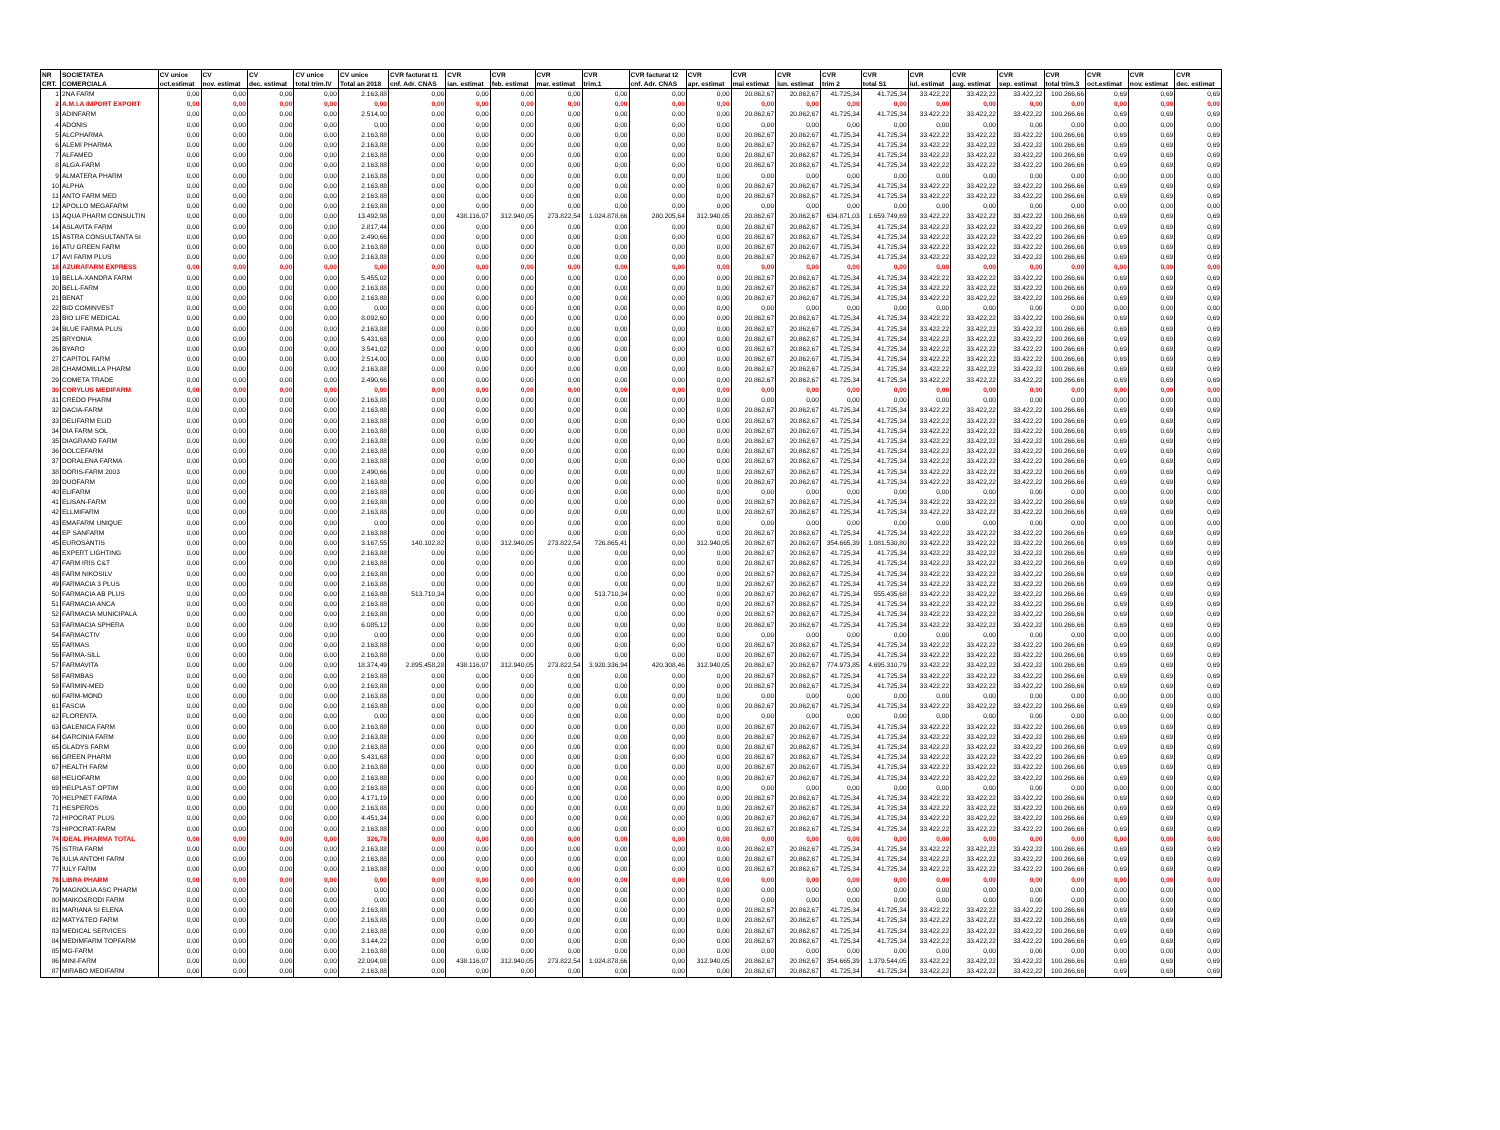| NR CRT. | SOCIETATEA COMERCIALA | CV unice oct.estimat | CV nov. estimat | CV dec. estimat | CV unice total trim.IV | CV unice Total an 2018 | CVR facturat t1 cnf. Adr. CNAS | CVR ian. estimat | CVR feb. estimat | CVR mar. estimat | CVR trim.1 | CVR facturat t2 cnf. Adr. CNAS | CVR apr. estimat | CVR mai estimat | CVR iun. estimat | CVR trim 2 | CVR total S1 | CVR iul. estimat | CVR aug. estimat | CVR sep. estimat | CVR total trim.3 | CVR oct.estimat | CVR nov. estimat | CVR dec. estimat |
| --- | --- | --- | --- | --- | --- | --- | --- | --- | --- | --- | --- | --- | --- | --- | --- | --- | --- | --- | --- | --- | --- | --- | --- | --- |
| 1 | 2NA FARM | 0,00 | 0,00 | 0,00 | 0,00 | 2.163,88 | 0,00 | 0,00 | 0,00 | 0,00 | 0,00 | 0,00 | 0,00 | 20.862,67 | 20.862,67 | 41.725,34 | 41.725,34 | 33.422,22 | 33.422,22 | 33.422,22 | 100.266,66 | 0,69 | 0,69 | 0,69 |
| 2 | A.M.I.A IMPORT EXPORT | 0,00 | 0,00 | 0,00 | 0,00 | 0,00 | 0,00 | 0,00 | 0,00 | 0,00 | 0,00 | 0,00 | 0,00 | 0,00 | 0,00 | 0,00 | 0,00 | 0,00 | 0,00 | 0,00 | 0,00 | 0,00 | 0,00 | 0,00 |
| 3 | ADINFARM | 0,00 | 0,00 | 0,00 | 0,00 | 2.514,00 | 0,00 | 0,00 | 0,00 | 0,00 | 0,00 | 0,00 | 0,00 | 20.862,67 | 20.862,67 | 41.725,34 | 41.725,34 | 33.422,22 | 33.422,22 | 33.422,22 | 100.266,66 | 0,69 | 0,69 | 0,69 |
| 4 | ADONIS | 0,00 | 0,00 | 0,00 | 0,00 | 0,00 | 0,00 | 0,00 | 0,00 | 0,00 | 0,00 | 0,00 | 0,00 | 0,00 | 0,00 | 0,00 | 0,00 | 0,00 | 0,00 | 0,00 | 0,00 | 0,00 | 0,00 | 0,00 |
| 5 | ALCPHARMA | 0,00 | 0,00 | 0,00 | 0,00 | 2.163,88 | 0,00 | 0,00 | 0,00 | 0,00 | 0,00 | 0,00 | 0,00 | 20.862,67 | 20.862,67 | 41.725,34 | 41.725,34 | 33.422,22 | 33.422,22 | 33.422,22 | 100.266,66 | 0,69 | 0,69 | 0,69 |
| 6 | ALEMI PHARMA | 0,00 | 0,00 | 0,00 | 0,00 | 2.163,88 | 0,00 | 0,00 | 0,00 | 0,00 | 0,00 | 0,00 | 0,00 | 20.862,67 | 20.862,67 | 41.725,34 | 41.725,34 | 33.422,22 | 33.422,22 | 33.422,22 | 100.266,66 | 0,69 | 0,69 | 0,69 |
| 7 | ALFAMED | 0,00 | 0,00 | 0,00 | 0,00 | 2.163,88 | 0,00 | 0,00 | 0,00 | 0,00 | 0,00 | 0,00 | 0,00 | 20.862,67 | 20.862,67 | 41.725,34 | 41.725,34 | 33.422,22 | 33.422,22 | 33.422,22 | 100.266,66 | 0,69 | 0,69 | 0,69 |
| 8 | ALGA-FARM | 0,00 | 0,00 | 0,00 | 0,00 | 2.163,88 | 0,00 | 0,00 | 0,00 | 0,00 | 0,00 | 0,00 | 0,00 | 20.862,67 | 20.862,67 | 41.725,34 | 41.725,34 | 33.422,22 | 33.422,22 | 33.422,22 | 100.266,66 | 0,69 | 0,69 | 0,69 |
| 9 | ALMATERA PHARM | 0,00 | 0,00 | 0,00 | 0,00 | 2.163,88 | 0,00 | 0,00 | 0,00 | 0,00 | 0,00 | 0,00 | 0,00 | 0,00 | 0,00 | 0,00 | 0,00 | 0,00 | 0,00 | 0,00 | 0,00 | 0,00 | 0,00 | 0,00 |
| 10 | ALPHA | 0,00 | 0,00 | 0,00 | 0,00 | 2.163,88 | 0,00 | 0,00 | 0,00 | 0,00 | 0,00 | 0,00 | 0,00 | 20.862,67 | 20.862,67 | 41.725,34 | 41.725,34 | 33.422,22 | 33.422,22 | 33.422,22 | 100.266,66 | 0,69 | 0,69 | 0,69 |
| 11 | ANTO FARM MED | 0,00 | 0,00 | 0,00 | 0,00 | 2.163,88 | 0,00 | 0,00 | 0,00 | 0,00 | 0,00 | 0,00 | 0,00 | 20.862,67 | 20.862,67 | 41.725,34 | 41.725,34 | 33.422,22 | 33.422,22 | 33.422,22 | 100.266,66 | 0,69 | 0,69 | 0,69 |
| 12 | APOLLO MEGAFARM | 0,00 | 0,00 | 0,00 | 0,00 | 2.163,88 | 0,00 | 0,00 | 0,00 | 0,00 | 0,00 | 0,00 | 0,00 | 0,00 | 0,00 | 0,00 | 0,00 | 0,00 | 0,00 | 0,00 | 0,00 | 0,00 | 0,00 | 0,00 |
| 13 | AQUA PHARM CONSULTIN | 0,00 | 0,00 | 0,00 | 0,00 | 13.492,98 | 0,00 | 438.116,07 | 312.940,05 | 273.822,54 | 1.024.878,66 | 280.205,64 | 312.940,05 | 20.862,67 | 20.862,67 | 634.871,03 | 1.659.749,69 | 33.422,22 | 33.422,22 | 33.422,22 | 100.266,66 | 0,69 | 0,69 | 0,69 |
| 14 | ASLAVITA FARM | 0,00 | 0,00 | 0,00 | 0,00 | 2.817,44 | 0,00 | 0,00 | 0,00 | 0,00 | 0,00 | 0,00 | 0,00 | 20.862,67 | 20.862,67 | 41.725,34 | 41.725,34 | 33.422,22 | 33.422,22 | 33.422,22 | 100.266,66 | 0,69 | 0,69 | 0,69 |
| 15 | ASTRA CONSULTANTA SI | 0,00 | 0,00 | 0,00 | 0,00 | 2.490,66 | 0,00 | 0,00 | 0,00 | 0,00 | 0,00 | 0,00 | 0,00 | 20.862,67 | 20.862,67 | 41.725,34 | 41.725,34 | 33.422,22 | 33.422,22 | 33.422,22 | 100.266,66 | 0,69 | 0,69 | 0,69 |
| 16 | ATU GREEN FARM | 0,00 | 0,00 | 0,00 | 0,00 | 2.163,88 | 0,00 | 0,00 | 0,00 | 0,00 | 0,00 | 0,00 | 0,00 | 20.862,67 | 20.862,67 | 41.725,34 | 41.725,34 | 33.422,22 | 33.422,22 | 33.422,22 | 100.266,66 | 0,69 | 0,69 | 0,69 |
| 17 | AVI FARM PLUS | 0,00 | 0,00 | 0,00 | 0,00 | 2.163,88 | 0,00 | 0,00 | 0,00 | 0,00 | 0,00 | 0,00 | 0,00 | 20.862,67 | 20.862,67 | 41.725,34 | 41.725,34 | 33.422,22 | 33.422,22 | 33.422,22 | 100.266,66 | 0,69 | 0,69 | 0,69 |
| 18 | AZURAFARM EXPRESS | 0,00 | 0,00 | 0,00 | 0,00 | 0,00 | 0,00 | 0,00 | 0,00 | 0,00 | 0,00 | 0,00 | 0,00 | 0,00 | 0,00 | 0,00 | 0,00 | 0,00 | 0,00 | 0,00 | 0,00 | 0,00 | 0,00 | 0,00 |
| 19 | BELLA-XANDRA FARM | 0,00 | 0,00 | 0,00 | 0,00 | 5.455,02 | 0,00 | 0,00 | 0,00 | 0,00 | 0,00 | 0,00 | 0,00 | 20.862,67 | 20.862,67 | 41.725,34 | 41.725,34 | 33.422,22 | 33.422,22 | 33.422,22 | 100.266,66 | 0,69 | 0,69 | 0,69 |
| 20 | BELL-FARM | 0,00 | 0,00 | 0,00 | 0,00 | 2.163,88 | 0,00 | 0,00 | 0,00 | 0,00 | 0,00 | 0,00 | 0,00 | 20.862,67 | 20.862,67 | 41.725,34 | 41.725,34 | 33.422,22 | 33.422,22 | 33.422,22 | 100.266,66 | 0,69 | 0,69 | 0,69 |
| 21 | BENAT | 0,00 | 0,00 | 0,00 | 0,00 | 2.163,88 | 0,00 | 0,00 | 0,00 | 0,00 | 0,00 | 0,00 | 0,00 | 20.862,67 | 20.862,67 | 41.725,34 | 41.725,34 | 33.422,22 | 33.422,22 | 33.422,22 | 100.266,66 | 0,69 | 0,69 | 0,69 |
| 22 | BID COMINVEST | 0,00 | 0,00 | 0,00 | 0,00 | 0,00 | 0,00 | 0,00 | 0,00 | 0,00 | 0,00 | 0,00 | 0,00 | 0,00 | 0,00 | 0,00 | 0,00 | 0,00 | 0,00 | 0,00 | 0,00 | 0,00 | 0,00 | 0,00 |
| 23 | BIO LIFE MEDICAL | 0,00 | 0,00 | 0,00 | 0,00 | 8.092,60 | 0,00 | 0,00 | 0,00 | 0,00 | 0,00 | 0,00 | 0,00 | 20.862,67 | 20.862,67 | 41.725,34 | 41.725,34 | 33.422,22 | 33.422,22 | 33.422,22 | 100.266,66 | 0,69 | 0,69 | 0,69 |
| 24 | BLUE FARMA PLUS | 0,00 | 0,00 | 0,00 | 0,00 | 2.163,88 | 0,00 | 0,00 | 0,00 | 0,00 | 0,00 | 0,00 | 0,00 | 20.862,67 | 20.862,67 | 41.725,34 | 41.725,34 | 33.422,22 | 33.422,22 | 33.422,22 | 100.266,66 | 0,69 | 0,69 | 0,69 |
| 25 | BRYONIA | 0,00 | 0,00 | 0,00 | 0,00 | 5.431,68 | 0,00 | 0,00 | 0,00 | 0,00 | 0,00 | 0,00 | 0,00 | 20.862,67 | 20.862,67 | 41.725,34 | 41.725,34 | 33.422,22 | 33.422,22 | 33.422,22 | 100.266,66 | 0,69 | 0,69 | 0,69 |
| 26 | BYARO | 0,00 | 0,00 | 0,00 | 0,00 | 3.541,02 | 0,00 | 0,00 | 0,00 | 0,00 | 0,00 | 0,00 | 0,00 | 20.862,67 | 20.862,67 | 41.725,34 | 41.725,34 | 33.422,22 | 33.422,22 | 33.422,22 | 100.266,66 | 0,69 | 0,69 | 0,69 |
| 27 | CAPITOL FARM | 0,00 | 0,00 | 0,00 | 0,00 | 2.514,00 | 0,00 | 0,00 | 0,00 | 0,00 | 0,00 | 0,00 | 0,00 | 20.862,67 | 20.862,67 | 41.725,34 | 41.725,34 | 33.422,22 | 33.422,22 | 33.422,22 | 100.266,66 | 0,69 | 0,69 | 0,69 |
| 28 | CHAMOMILLA PHARM | 0,00 | 0,00 | 0,00 | 0,00 | 2.163,88 | 0,00 | 0,00 | 0,00 | 0,00 | 0,00 | 0,00 | 0,00 | 20.862,67 | 20.862,67 | 41.725,34 | 41.725,34 | 33.422,22 | 33.422,22 | 33.422,22 | 100.266,66 | 0,69 | 0,69 | 0,69 |
| 29 | COMETA TRADE | 0,00 | 0,00 | 0,00 | 0,00 | 2.490,66 | 0,00 | 0,00 | 0,00 | 0,00 | 0,00 | 0,00 | 0,00 | 20.862,67 | 20.862,67 | 41.725,34 | 41.725,34 | 33.422,22 | 33.422,22 | 33.422,22 | 100.266,66 | 0,69 | 0,69 | 0,69 |
| 30 | CORYLUS MEDIFARM | 0,00 | 0,00 | 0,00 | 0,00 | 0,00 | 0,00 | 0,00 | 0,00 | 0,00 | 0,00 | 0,00 | 0,00 | 0,00 | 0,00 | 0,00 | 0,00 | 0,00 | 0,00 | 0,00 | 0,00 | 0,00 | 0,00 | 0,00 |
| 31 | CREDO PHARM | 0,00 | 0,00 | 0,00 | 0,00 | 2.163,88 | 0,00 | 0,00 | 0,00 | 0,00 | 0,00 | 0,00 | 0,00 | 0,00 | 0,00 | 0,00 | 0,00 | 0,00 | 0,00 | 0,00 | 0,00 | 0,00 | 0,00 | 0,00 |
| 32 | DACIA-FARM | 0,00 | 0,00 | 0,00 | 0,00 | 2.163,88 | 0,00 | 0,00 | 0,00 | 0,00 | 0,00 | 0,00 | 0,00 | 20.862,67 | 20.862,67 | 41.725,34 | 41.725,34 | 33.422,22 | 33.422,22 | 33.422,22 | 100.266,66 | 0,69 | 0,69 | 0,69 |
| 33 | DELIFARM ELID | 0,00 | 0,00 | 0,00 | 0,00 | 2.163,88 | 0,00 | 0,00 | 0,00 | 0,00 | 0,00 | 0,00 | 0,00 | 20.862,67 | 20.862,67 | 41.725,34 | 41.725,34 | 33.422,22 | 33.422,22 | 33.422,22 | 100.266,66 | 0,69 | 0,69 | 0,69 |
| 34 | DIA FARM SOL | 0,00 | 0,00 | 0,00 | 0,00 | 2.163,88 | 0,00 | 0,00 | 0,00 | 0,00 | 0,00 | 0,00 | 0,00 | 20.862,67 | 20.862,67 | 41.725,34 | 41.725,34 | 33.422,22 | 33.422,22 | 33.422,22 | 100.266,66 | 0,69 | 0,69 | 0,69 |
| 35 | DIAGRAND FARM | 0,00 | 0,00 | 0,00 | 0,00 | 2.163,88 | 0,00 | 0,00 | 0,00 | 0,00 | 0,00 | 0,00 | 0,00 | 20.862,67 | 20.862,67 | 41.725,34 | 41.725,34 | 33.422,22 | 33.422,22 | 33.422,22 | 100.266,66 | 0,69 | 0,69 | 0,69 |
| 36 | DOLCEFARM | 0,00 | 0,00 | 0,00 | 0,00 | 2.163,88 | 0,00 | 0,00 | 0,00 | 0,00 | 0,00 | 0,00 | 0,00 | 20.862,67 | 20.862,67 | 41.725,34 | 41.725,34 | 33.422,22 | 33.422,22 | 33.422,22 | 100.266,66 | 0,69 | 0,69 | 0,69 |
| 37 | DORALENA FARMA | 0,00 | 0,00 | 0,00 | 0,00 | 2.163,88 | 0,00 | 0,00 | 0,00 | 0,00 | 0,00 | 0,00 | 0,00 | 20.862,67 | 20.862,67 | 41.725,34 | 41.725,34 | 33.422,22 | 33.422,22 | 33.422,22 | 100.266,66 | 0,69 | 0,69 | 0,69 |
| 38 | DORIS-FARM 2003 | 0,00 | 0,00 | 0,00 | 0,00 | 2.490,66 | 0,00 | 0,00 | 0,00 | 0,00 | 0,00 | 0,00 | 0,00 | 20.862,67 | 20.862,67 | 41.725,34 | 41.725,34 | 33.422,22 | 33.422,22 | 33.422,22 | 100.266,66 | 0,69 | 0,69 | 0,69 |
| 39 | DUOFARM | 0,00 | 0,00 | 0,00 | 0,00 | 2.163,88 | 0,00 | 0,00 | 0,00 | 0,00 | 0,00 | 0,00 | 0,00 | 20.862,67 | 20.862,67 | 41.725,34 | 41.725,34 | 33.422,22 | 33.422,22 | 33.422,22 | 100.266,66 | 0,69 | 0,69 | 0,69 |
| 40 | ELIFARM | 0,00 | 0,00 | 0,00 | 0,00 | 2.163,88 | 0,00 | 0,00 | 0,00 | 0,00 | 0,00 | 0,00 | 0,00 | 0,00 | 0,00 | 0,00 | 0,00 | 0,00 | 0,00 | 0,00 | 0,00 | 0,00 | 0,00 | 0,00 |
| 41 | ELISAN-FARM | 0,00 | 0,00 | 0,00 | 0,00 | 2.163,88 | 0,00 | 0,00 | 0,00 | 0,00 | 0,00 | 0,00 | 0,00 | 20.862,67 | 20.862,67 | 41.725,34 | 41.725,34 | 33.422,22 | 33.422,22 | 33.422,22 | 100.266,66 | 0,69 | 0,69 | 0,69 |
| 42 | ELLMIFARM | 0,00 | 0,00 | 0,00 | 0,00 | 2.163,88 | 0,00 | 0,00 | 0,00 | 0,00 | 0,00 | 0,00 | 0,00 | 20.862,67 | 20.862,67 | 41.725,34 | 41.725,34 | 33.422,22 | 33.422,22 | 33.422,22 | 100.266,66 | 0,69 | 0,69 | 0,69 |
| 43 | EMAFARM UNIQUE | 0,00 | 0,00 | 0,00 | 0,00 | 0,00 | 0,00 | 0,00 | 0,00 | 0,00 | 0,00 | 0,00 | 0,00 | 0,00 | 0,00 | 0,00 | 0,00 | 0,00 | 0,00 | 0,00 | 0,00 | 0,00 | 0,00 | 0,00 |
| 44 | EP SANFARM | 0,00 | 0,00 | 0,00 | 0,00 | 2.163,88 | 0,00 | 0,00 | 0,00 | 0,00 | 0,00 | 0,00 | 0,00 | 20.862,67 | 20.862,67 | 41.725,34 | 41.725,34 | 33.422,22 | 33.422,22 | 33.422,22 | 100.266,66 | 0,69 | 0,69 | 0,69 |
| 45 | EUROSANTIS | 0,00 | 0,00 | 0,00 | 0,00 | 3.167,55 | 140.102,82 | 0,00 | 312.940,05 | 273.822,54 | 726.865,41 | 0,00 | 312.940,05 | 20.862,67 | 20.862,67 | 354.665,39 | 1.081.530,80 | 33.422,22 | 33.422,22 | 33.422,22 | 100.266,66 | 0,69 | 0,69 | 0,69 |
| 46 | EXPERT LIGHTING | 0,00 | 0,00 | 0,00 | 0,00 | 2.163,88 | 0,00 | 0,00 | 0,00 | 0,00 | 0,00 | 0,00 | 0,00 | 20.862,67 | 20.862,67 | 41.725,34 | 41.725,34 | 33.422,22 | 33.422,22 | 33.422,22 | 100.266,66 | 0,69 | 0,69 | 0,69 |
| 47 | FARM IRIS C&T | 0,00 | 0,00 | 0,00 | 0,00 | 2.163,88 | 0,00 | 0,00 | 0,00 | 0,00 | 0,00 | 0,00 | 0,00 | 20.862,67 | 20.862,67 | 41.725,34 | 41.725,34 | 33.422,22 | 33.422,22 | 33.422,22 | 100.266,66 | 0,69 | 0,69 | 0,69 |
| 48 | FARM NIKOSILV | 0,00 | 0,00 | 0,00 | 0,00 | 2.163,88 | 0,00 | 0,00 | 0,00 | 0,00 | 0,00 | 0,00 | 0,00 | 20.862,67 | 20.862,67 | 41.725,34 | 41.725,34 | 33.422,22 | 33.422,22 | 33.422,22 | 100.266,66 | 0,69 | 0,69 | 0,69 |
| 49 | FARMACIA 3 PLUS | 0,00 | 0,00 | 0,00 | 0,00 | 2.163,88 | 0,00 | 0,00 | 0,00 | 0,00 | 0,00 | 0,00 | 0,00 | 20.862,67 | 20.862,67 | 41.725,34 | 41.725,34 | 33.422,22 | 33.422,22 | 33.422,22 | 100.266,66 | 0,69 | 0,69 | 0,69 |
| 50 | FARMACIA AB PLUS | 0,00 | 0,00 | 0,00 | 0,00 | 2.163,88 | 513.710,34 | 0,00 | 0,00 | 0,00 | 513.710,34 | 0,00 | 0,00 | 20.862,67 | 20.862,67 | 41.725,34 | 555.435,68 | 33.422,22 | 33.422,22 | 33.422,22 | 100.266,66 | 0,69 | 0,69 | 0,69 |
| 51 | FARMACIA ANCA | 0,00 | 0,00 | 0,00 | 0,00 | 2.163,88 | 0,00 | 0,00 | 0,00 | 0,00 | 0,00 | 0,00 | 0,00 | 20.862,67 | 20.862,67 | 41.725,34 | 41.725,34 | 33.422,22 | 33.422,22 | 33.422,22 | 100.266,66 | 0,69 | 0,69 | 0,69 |
| 52 | FARMACIA MUNICIPALA | 0,00 | 0,00 | 0,00 | 0,00 | 2.163,88 | 0,00 | 0,00 | 0,00 | 0,00 | 0,00 | 0,00 | 0,00 | 20.862,67 | 20.862,67 | 41.725,34 | 41.725,34 | 33.422,22 | 33.422,22 | 33.422,22 | 100.266,66 | 0,69 | 0,69 | 0,69 |
| 53 | FARMACIA SPHERA | 0,00 | 0,00 | 0,00 | 0,00 | 6.085,12 | 0,00 | 0,00 | 0,00 | 0,00 | 0,00 | 0,00 | 0,00 | 20.862,67 | 20.862,67 | 41.725,34 | 41.725,34 | 33.422,22 | 33.422,22 | 33.422,22 | 100.266,66 | 0,69 | 0,69 | 0,69 |
| 54 | FARMACTIV | 0,00 | 0,00 | 0,00 | 0,00 | 0,00 | 0,00 | 0,00 | 0,00 | 0,00 | 0,00 | 0,00 | 0,00 | 0,00 | 0,00 | 0,00 | 0,00 | 0,00 | 0,00 | 0,00 | 0,00 | 0,00 | 0,00 | 0,00 |
| 55 | FARMAS | 0,00 | 0,00 | 0,00 | 0,00 | 2.163,88 | 0,00 | 0,00 | 0,00 | 0,00 | 0,00 | 0,00 | 0,00 | 20.862,67 | 20.862,67 | 41.725,34 | 41.725,34 | 33.422,22 | 33.422,22 | 33.422,22 | 100.266,66 | 0,69 | 0,69 | 0,69 |
| 56 | FARMA-SILL | 0,00 | 0,00 | 0,00 | 0,00 | 2.163,88 | 0,00 | 0,00 | 0,00 | 0,00 | 0,00 | 0,00 | 0,00 | 20.862,67 | 20.862,67 | 41.725,34 | 41.725,34 | 33.422,22 | 33.422,22 | 33.422,22 | 100.266,66 | 0,69 | 0,69 | 0,69 |
| 57 | FARMAVITA | 0,00 | 0,00 | 0,00 | 0,00 | 18.374,49 | 2.895.458,28 | 438.116,07 | 312.940,05 | 273.822,54 | 3.920.336,94 | 420.308,46 | 312.940,05 | 20.862,67 | 20.862,67 | 774.973,85 | 4.695.310,79 | 33.422,22 | 33.422,22 | 33.422,22 | 100.266,66 | 0,69 | 0,69 | 0,69 |
| 58 | FARMBAS | 0,00 | 0,00 | 0,00 | 0,00 | 2.163,88 | 0,00 | 0,00 | 0,00 | 0,00 | 0,00 | 0,00 | 0,00 | 20.862,67 | 20.862,67 | 41.725,34 | 41.725,34 | 33.422,22 | 33.422,22 | 33.422,22 | 100.266,66 | 0,69 | 0,69 | 0,69 |
| 59 | FARMIN-MED | 0,00 | 0,00 | 0,00 | 0,00 | 2.163,88 | 0,00 | 0,00 | 0,00 | 0,00 | 0,00 | 0,00 | 0,00 | 20.862,67 | 20.862,67 | 41.725,34 | 41.725,34 | 33.422,22 | 33.422,22 | 33.422,22 | 100.266,66 | 0,69 | 0,69 | 0,69 |
| 60 | FARM-MOND | 0,00 | 0,00 | 0,00 | 0,00 | 2.163,88 | 0,00 | 0,00 | 0,00 | 0,00 | 0,00 | 0,00 | 0,00 | 0,00 | 0,00 | 0,00 | 0,00 | 0,00 | 0,00 | 0,00 | 0,00 | 0,00 | 0,00 | 0,00 |
| 61 | FASCIA | 0,00 | 0,00 | 0,00 | 0,00 | 2.163,88 | 0,00 | 0,00 | 0,00 | 0,00 | 0,00 | 0,00 | 0,00 | 20.862,67 | 20.862,67 | 41.725,34 | 41.725,34 | 33.422,22 | 33.422,22 | 33.422,22 | 100.266,66 | 0,69 | 0,69 | 0,69 |
| 62 | FLORENTA | 0,00 | 0,00 | 0,00 | 0,00 | 0,00 | 0,00 | 0,00 | 0,00 | 0,00 | 0,00 | 0,00 | 0,00 | 0,00 | 0,00 | 0,00 | 0,00 | 0,00 | 0,00 | 0,00 | 0,00 | 0,00 | 0,00 | 0,00 |
| 63 | GALENICA FARM | 0,00 | 0,00 | 0,00 | 0,00 | 2.163,88 | 0,00 | 0,00 | 0,00 | 0,00 | 0,00 | 0,00 | 0,00 | 20.862,67 | 20.862,67 | 41.725,34 | 41.725,34 | 33.422,22 | 33.422,22 | 33.422,22 | 100.266,66 | 0,69 | 0,69 | 0,69 |
| 64 | GARCINIA FARM | 0,00 | 0,00 | 0,00 | 0,00 | 2.163,88 | 0,00 | 0,00 | 0,00 | 0,00 | 0,00 | 0,00 | 0,00 | 20.862,67 | 20.862,67 | 41.725,34 | 41.725,34 | 33.422,22 | 33.422,22 | 33.422,22 | 100.266,66 | 0,69 | 0,69 | 0,69 |
| 65 | GLADYS FARM | 0,00 | 0,00 | 0,00 | 0,00 | 2.163,88 | 0,00 | 0,00 | 0,00 | 0,00 | 0,00 | 0,00 | 0,00 | 20.862,67 | 20.862,67 | 41.725,34 | 41.725,34 | 33.422,22 | 33.422,22 | 33.422,22 | 100.266,66 | 0,69 | 0,69 | 0,69 |
| 66 | GREEN PHARM | 0,00 | 0,00 | 0,00 | 0,00 | 5.431,68 | 0,00 | 0,00 | 0,00 | 0,00 | 0,00 | 0,00 | 0,00 | 20.862,67 | 20.862,67 | 41.725,34 | 41.725,34 | 33.422,22 | 33.422,22 | 33.422,22 | 100.266,66 | 0,69 | 0,69 | 0,69 |
| 67 | HEALTH FARM | 0,00 | 0,00 | 0,00 | 0,00 | 2.163,88 | 0,00 | 0,00 | 0,00 | 0,00 | 0,00 | 0,00 | 0,00 | 20.862,67 | 20.862,67 | 41.725,34 | 41.725,34 | 33.422,22 | 33.422,22 | 33.422,22 | 100.266,66 | 0,69 | 0,69 | 0,69 |
| 68 | HELIOFARM | 0,00 | 0,00 | 0,00 | 0,00 | 2.163,88 | 0,00 | 0,00 | 0,00 | 0,00 | 0,00 | 0,00 | 0,00 | 20.862,67 | 20.862,67 | 41.725,34 | 41.725,34 | 33.422,22 | 33.422,22 | 33.422,22 | 100.266,66 | 0,69 | 0,69 | 0,69 |
| 69 | HELPLAST OPTIM | 0,00 | 0,00 | 0,00 | 0,00 | 2.163,88 | 0,00 | 0,00 | 0,00 | 0,00 | 0,00 | 0,00 | 0,00 | 0,00 | 0,00 | 0,00 | 0,00 | 0,00 | 0,00 | 0,00 | 0,00 | 0,00 | 0,00 | 0,00 |
| 70 | HELPNET FARMA | 0,00 | 0,00 | 0,00 | 0,00 | 4.171,19 | 0,00 | 0,00 | 0,00 | 0,00 | 0,00 | 0,00 | 0,00 | 20.862,67 | 20.862,67 | 41.725,34 | 41.725,34 | 33.422,22 | 33.422,22 | 33.422,22 | 100.266,66 | 0,69 | 0,69 | 0,69 |
| 71 | HESPEROS | 0,00 | 0,00 | 0,00 | 0,00 | 2.163,88 | 0,00 | 0,00 | 0,00 | 0,00 | 0,00 | 0,00 | 0,00 | 20.862,67 | 20.862,67 | 41.725,34 | 41.725,34 | 33.422,22 | 33.422,22 | 33.422,22 | 100.266,66 | 0,69 | 0,69 | 0,69 |
| 72 | HIPOCRAT PLUS | 0,00 | 0,00 | 0,00 | 0,00 | 4.451,34 | 0,00 | 0,00 | 0,00 | 0,00 | 0,00 | 0,00 | 0,00 | 20.862,67 | 20.862,67 | 41.725,34 | 41.725,34 | 33.422,22 | 33.422,22 | 33.422,22 | 100.266,66 | 0,69 | 0,69 | 0,69 |
| 73 | HIPOCRAT-FARM | 0,00 | 0,00 | 0,00 | 0,00 | 2.163,88 | 0,00 | 0,00 | 0,00 | 0,00 | 0,00 | 0,00 | 0,00 | 20.862,67 | 20.862,67 | 41.725,34 | 41.725,34 | 33.422,22 | 33.422,22 | 33.422,22 | 100.266,66 | 0,69 | 0,69 | 0,69 |
| 74 | IDEAL PHARMA TOTAL | 0,00 | 0,00 | 0,00 | 0,00 | 326,78 | 0,00 | 0,00 | 0,00 | 0,00 | 0,00 | 0,00 | 0,00 | 0,00 | 0,00 | 0,00 | 0,00 | 0,00 | 0,00 | 0,00 | 0,00 | 0,00 | 0,00 | 0,00 |
| 75 | ISTRIA FARM | 0,00 | 0,00 | 0,00 | 0,00 | 2.163,88 | 0,00 | 0,00 | 0,00 | 0,00 | 0,00 | 0,00 | 0,00 | 20.862,67 | 20.862,67 | 41.725,34 | 41.725,34 | 33.422,22 | 33.422,22 | 33.422,22 | 100.266,66 | 0,69 | 0,69 | 0,69 |
| 76 | IULIA ANTOHI FARM | 0,00 | 0,00 | 0,00 | 0,00 | 2.163,88 | 0,00 | 0,00 | 0,00 | 0,00 | 0,00 | 0,00 | 0,00 | 20.862,67 | 20.862,67 | 41.725,34 | 41.725,34 | 33.422,22 | 33.422,22 | 33.422,22 | 100.266,66 | 0,69 | 0,69 | 0,69 |
| 77 | IULY FARM | 0,00 | 0,00 | 0,00 | 0,00 | 2.163,88 | 0,00 | 0,00 | 0,00 | 0,00 | 0,00 | 0,00 | 0,00 | 20.862,67 | 20.862,67 | 41.725,34 | 41.725,34 | 33.422,22 | 33.422,22 | 33.422,22 | 100.266,66 | 0,69 | 0,69 | 0,69 |
| 78 | LIBRA PHARM | 0,00 | 0,00 | 0,00 | 0,00 | 0,00 | 0,00 | 0,00 | 0,00 | 0,00 | 0,00 | 0,00 | 0,00 | 0,00 | 0,00 | 0,00 | 0,00 | 0,00 | 0,00 | 0,00 | 0,00 | 0,00 | 0,00 | 0,00 |
| 79 | MAGNOLIA ASC PHARM | 0,00 | 0,00 | 0,00 | 0,00 | 0,00 | 0,00 | 0,00 | 0,00 | 0,00 | 0,00 | 0,00 | 0,00 | 0,00 | 0,00 | 0,00 | 0,00 | 0,00 | 0,00 | 0,00 | 0,00 | 0,00 | 0,00 | 0,00 |
| 80 | MAIKO&RODI FARM | 0,00 | 0,00 | 0,00 | 0,00 | 0,00 | 0,00 | 0,00 | 0,00 | 0,00 | 0,00 | 0,00 | 0,00 | 0,00 | 0,00 | 0,00 | 0,00 | 0,00 | 0,00 | 0,00 | 0,00 | 0,00 | 0,00 | 0,00 |
| 81 | MARIANA SI ELENA | 0,00 | 0,00 | 0,00 | 0,00 | 2.163,88 | 0,00 | 0,00 | 0,00 | 0,00 | 0,00 | 0,00 | 0,00 | 20.862,67 | 20.862,67 | 41.725,34 | 41.725,34 | 33.422,22 | 33.422,22 | 33.422,22 | 100.266,66 | 0,69 | 0,69 | 0,69 |
| 82 | MATY&TEO FARM | 0,00 | 0,00 | 0,00 | 0,00 | 2.163,88 | 0,00 | 0,00 | 0,00 | 0,00 | 0,00 | 0,00 | 0,00 | 20.862,67 | 20.862,67 | 41.725,34 | 41.725,34 | 33.422,22 | 33.422,22 | 33.422,22 | 100.266,66 | 0,69 | 0,69 | 0,69 |
| 83 | MEDICAL SERVICES | 0,00 | 0,00 | 0,00 | 0,00 | 2.163,88 | 0,00 | 0,00 | 0,00 | 0,00 | 0,00 | 0,00 | 0,00 | 20.862,67 | 20.862,67 | 41.725,34 | 41.725,34 | 33.422,22 | 33.422,22 | 33.422,22 | 100.266,66 | 0,69 | 0,69 | 0,69 |
| 84 | MEDIMFARM TOPFARM | 0,00 | 0,00 | 0,00 | 0,00 | 3.144,22 | 0,00 | 0,00 | 0,00 | 0,00 | 0,00 | 0,00 | 0,00 | 20.862,67 | 20.862,67 | 41.725,34 | 41.725,34 | 33.422,22 | 33.422,22 | 33.422,22 | 100.266,66 | 0,69 | 0,69 | 0,69 |
| 85 | MG-FARM | 0,00 | 0,00 | 0,00 | 0,00 | 2.163,88 | 0,00 | 0,00 | 0,00 | 0,00 | 0,00 | 0,00 | 0,00 | 0,00 | 0,00 | 0,00 | 0,00 | 0,00 | 0,00 | 0,00 | 0,00 | 0,00 | 0,00 | 0,00 |
| 86 | MINI-FARM | 0,00 | 0,00 | 0,00 | 0,00 | 22.004,08 | 0,00 | 438.116,07 | 312.940,05 | 273.822,54 | 1.024.878,66 | 0,00 | 312.940,05 | 20.862,67 | 20.862,67 | 354.665,39 | 1.379.544,05 | 33.422,22 | 33.422,22 | 33.422,22 | 100.266,66 | 0,69 | 0,69 | 0,69 |
| 87 | MIRABO MEDIFARM | 0,00 | 0,00 | 0,00 | 0,00 | 2.163,88 | 0,00 | 0,00 | 0,00 | 0,00 | 0,00 | 0,00 | 0,00 | 20.862,67 | 20.862,67 | 41.725,34 | 41.725,34 | 33.422,22 | 33.422,22 | 33.422,22 | 100.266,66 | 0,69 | 0,69 | 0,69 |